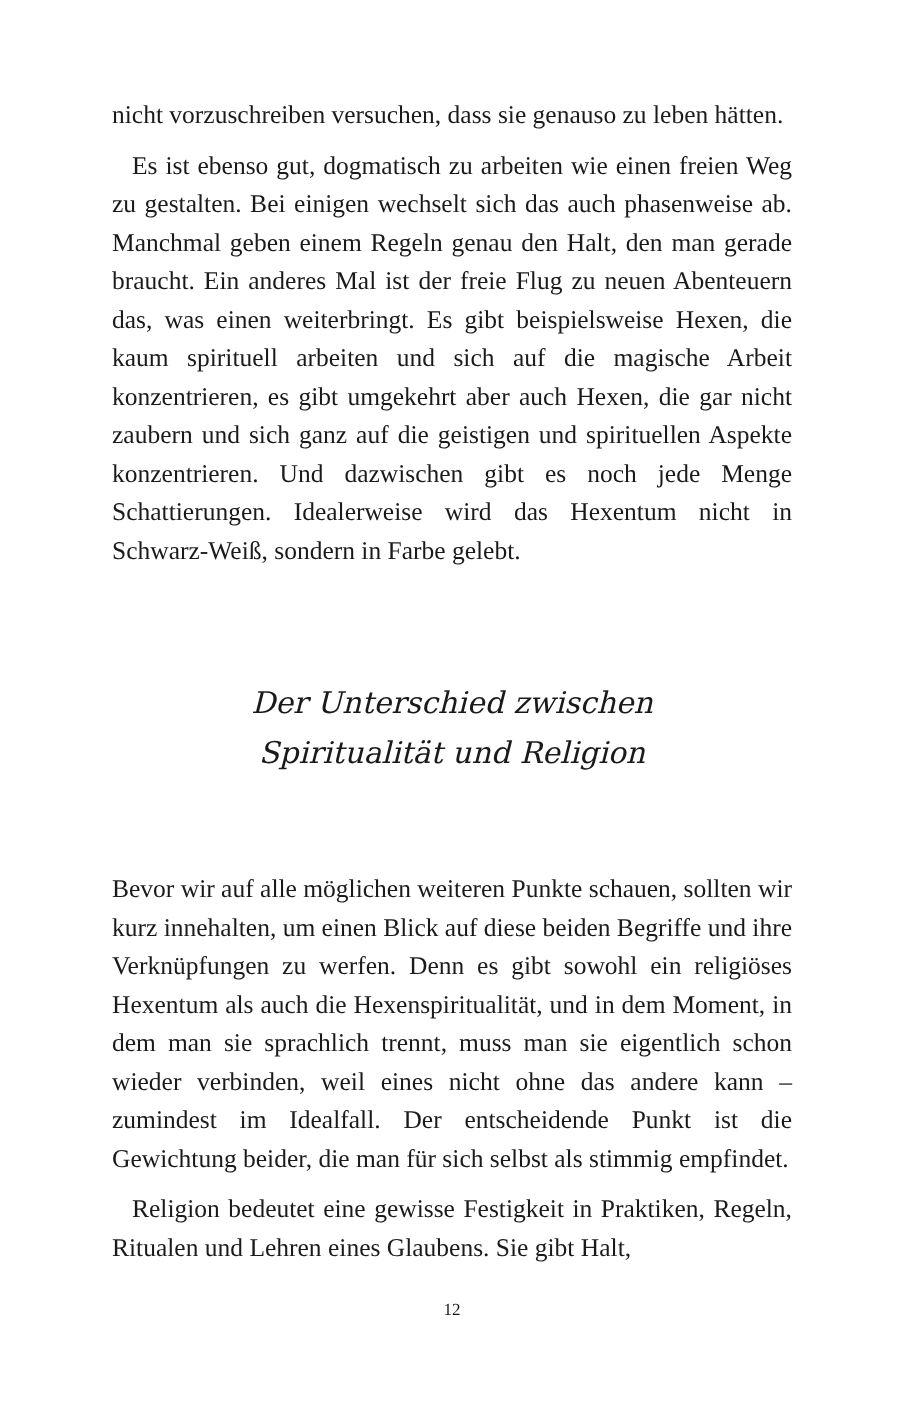nicht vorzuschreiben versuchen, dass sie genauso zu leben hätten.
Es ist ebenso gut, dogmatisch zu arbeiten wie einen freien Weg zu gestalten. Bei einigen wechselt sich das auch phasenweise ab. Manchmal geben einem Regeln genau den Halt, den man gerade braucht. Ein anderes Mal ist der freie Flug zu neuen Abenteuern das, was einen weiterbringt. Es gibt beispielsweise Hexen, die kaum spirituell arbeiten und sich auf die magische Arbeit konzentrieren, es gibt umgekehrt aber auch Hexen, die gar nicht zaubern und sich ganz auf die geistigen und spirituellen Aspekte konzentrieren. Und dazwischen gibt es noch jede Menge Schattierungen. Idealerweise wird das Hexentum nicht in Schwarz-Weiß, sondern in Farbe gelebt.
Der Unterschied zwischen
Spiritualität und Religion
Bevor wir auf alle möglichen weiteren Punkte schauen, sollten wir kurz innehalten, um einen Blick auf diese beiden Begriffe und ihre Verknüpfungen zu werfen. Denn es gibt sowohl ein religiöses Hexentum als auch die Hexenspiritualität, und in dem Moment, in dem man sie sprachlich trennt, muss man sie eigentlich schon wieder verbinden, weil eines nicht ohne das andere kann – zumindest im Idealfall. Der entscheidende Punkt ist die Gewichtung beider, die man für sich selbst als stimmig empfindet.
Religion bedeutet eine gewisse Festigkeit in Praktiken, Regeln, Ritualen und Lehren eines Glaubens. Sie gibt Halt,
12